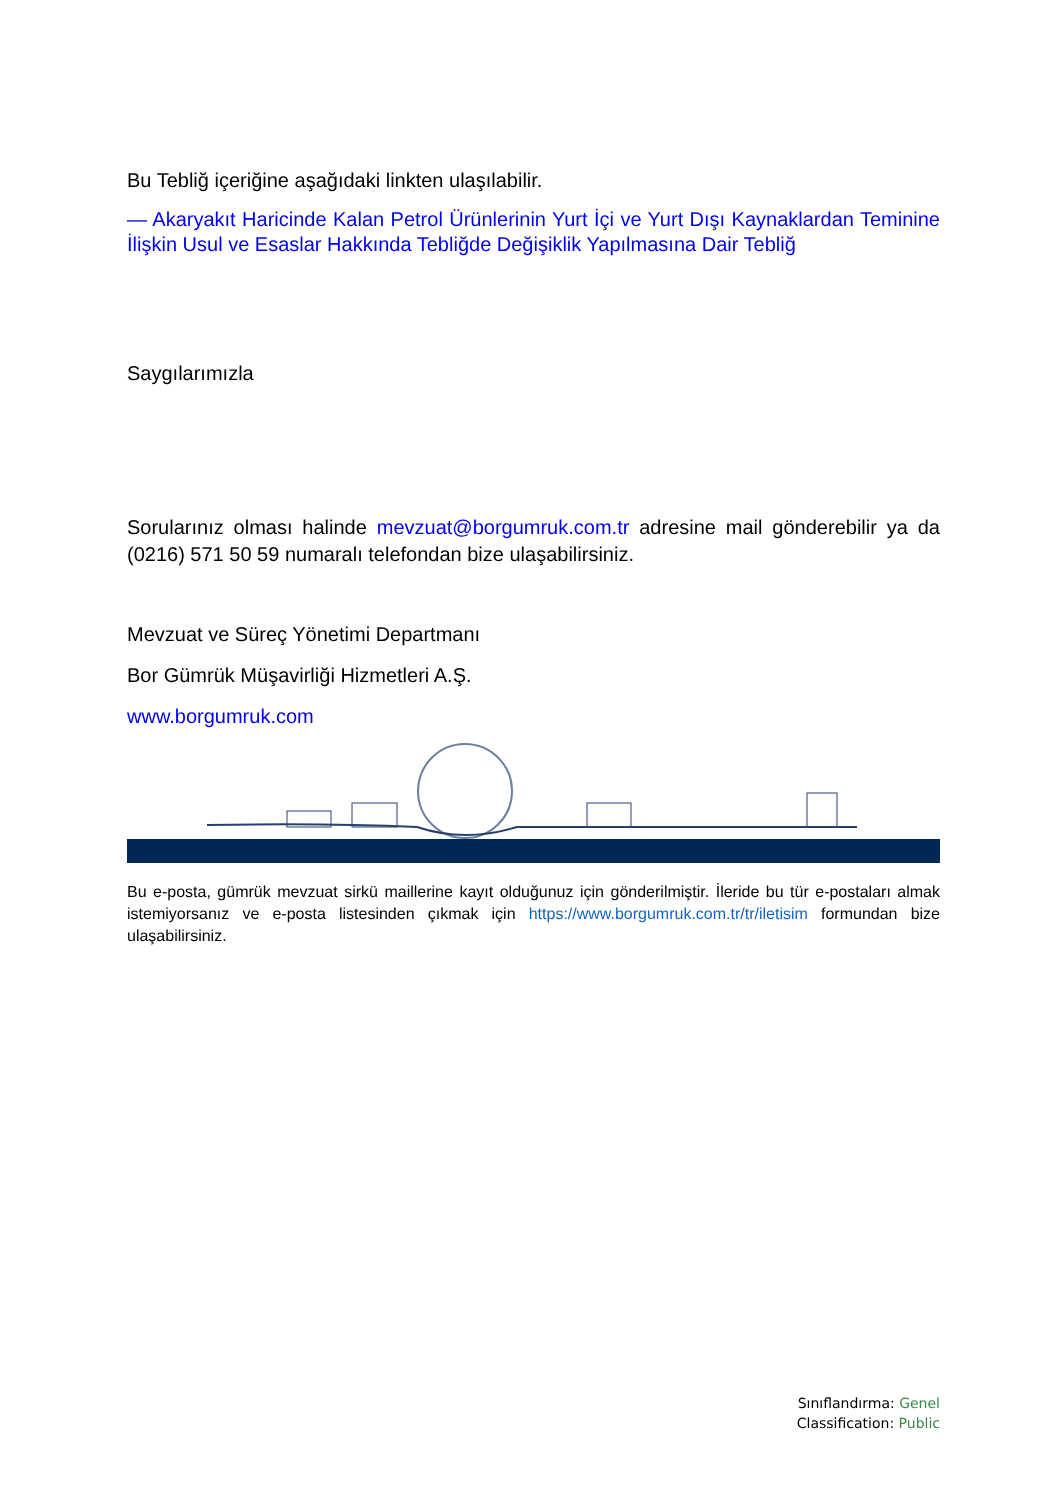Bu Tebliğ içeriğine aşağıdaki linkten ulaşılabilir.
— Akaryakıt Haricinde Kalan Petrol Ürünlerinin Yurt İçi ve Yurt Dışı Kaynaklardan Teminine İlişkin Usul ve Esaslar Hakkında Tebliğde Değişiklik Yapılmasına Dair Tebliğ
Saygılarımızla
Sorularınız olması halinde mevzuat@borgumruk.com.tr adresine mail gönderebilir ya da (0216) 571 50 59 numaralı telefondan bize ulaşabilirsiniz.
Mevzuat ve Süreç Yönetimi Departmanı
Bor Gümrük Müşavirliği Hizmetleri A.Ş.
www.borgumruk.com
Bu e-posta, gümrük mevzuat sirkü maillerine kayıt olduğunuz için gönderilmiştir. İleride bu tür e-postaları almak istemiyorsanız ve e-posta listesinden çıkmak için https://www.borgumruk.com.tr/tr/iletisim formundan bize ulaşabilirsiniz.
Sınıflandırma: Genel
Classification: Public